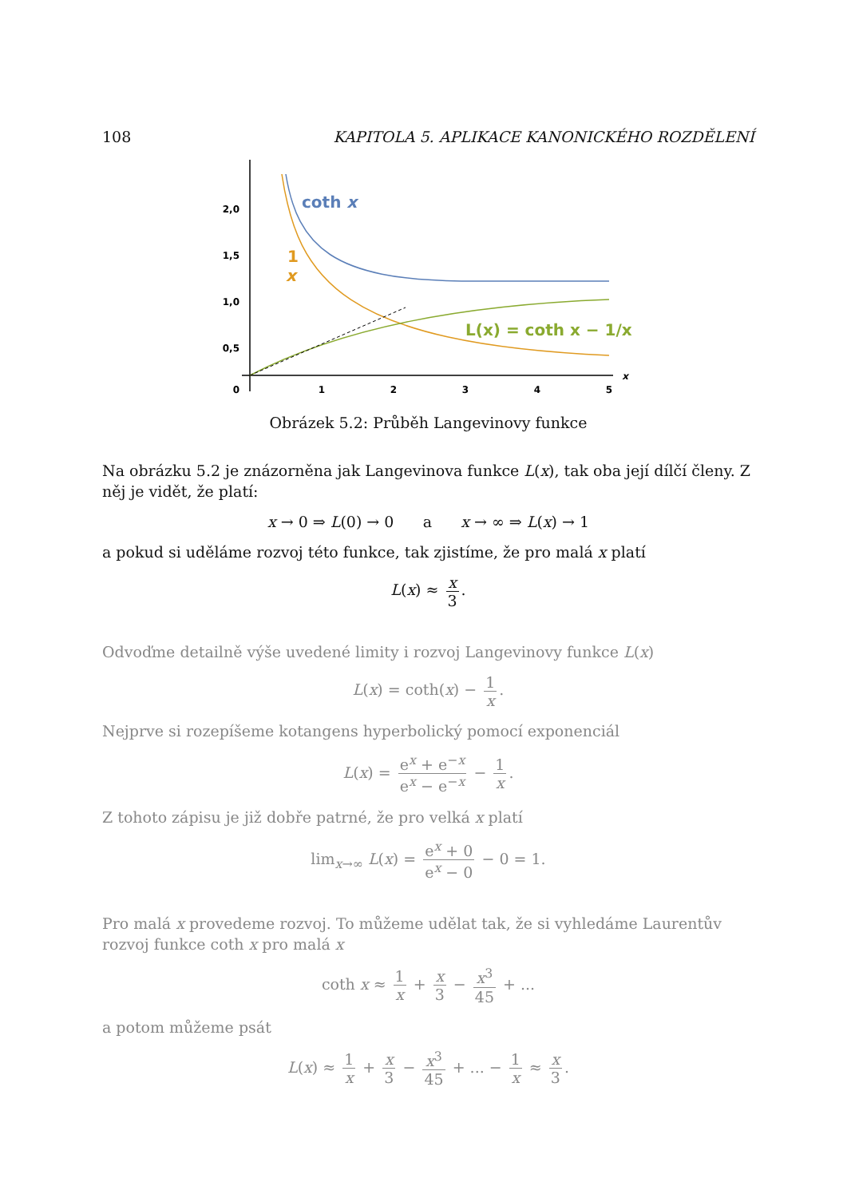108 KAPITOLA 5. APLIKACE KANONICKÉHO ROZDĚLENÍ
2,0
1,5
1,0
0,5
0
1
2
3
4
5
x
coth x
1
x
L(x) = coth x − 1/x
Obrázek 5.2: Průběh Langevinovy funkce
Na obrázku 5.2 je znázorněna jak Langevinova funkce L(x), tak oba její dílčí členy. Z něj je vidět, že platí:
x → 0 ⇒ L(0) → 0 a x → ∞ ⇒ L(x) → 1
a pokud si uděláme rozvoj této funkce, tak zjistíme, že pro malá x platí
L(x) ≈ x 3.
Odvoďme detailně výše uvedené limity i rozvoj Langevinovy funkce L(x)
L(x) = coth(x) − 1 x.
Nejprve si rozepíšeme kotangens hyperbolický pomocí exponenciál
L(x) = e<sup>x</sup> + e<sup>−x</sup> e<sup>x</sup> − e<sup>−x</sup> − 1 x.
Z tohoto zápisu je již dobře patrné, že pro velká x platí
lim<sub>x→∞</sub> L(x) = e<sup>x</sup> + 0 e<sup>x</sup> − 0 − 0 = 1.
Pro malá x provedeme rozvoj. To můžeme udělat tak, že si vyhledáme Laurentův rozvoj funkce coth x pro malá x
coth x ≈ 1 x + x 3 − x<sup>3</sup> 45 + ...
a potom můžeme psát
L(x) ≈ 1 x + x 3 − x<sup>3</sup> 45 + ... − 1 x ≈ x 3.